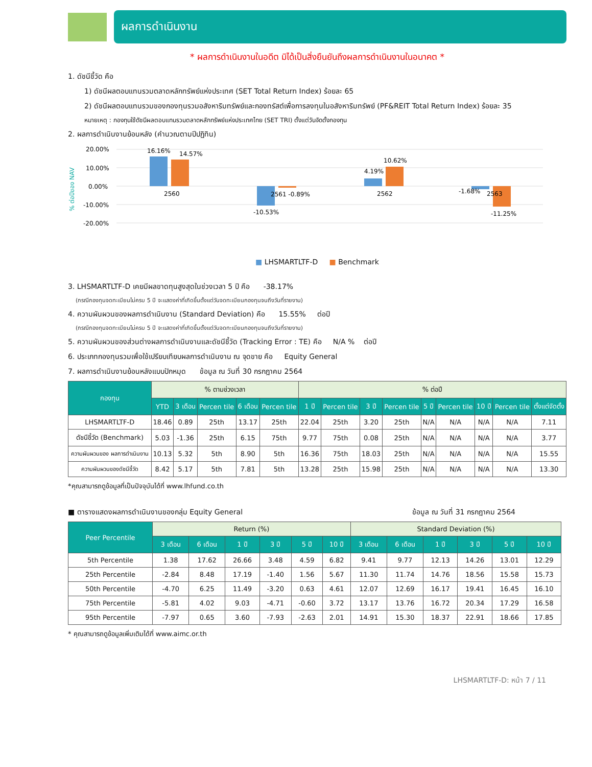ผลการดำเนินงาน
* ผลการดำเนินงานในอดีต มิได้เป็นสิ่งยืนยันถึงผลการดำเนินงานในอนาคต *
1. ดัชนีชี้วัด คือ
1) ดัชนีผลตอบแทนรวมตลาดหลักทรัพย์แห่งประเทศ (SET Total Return Index) ร้อยละ 65
2) ดัชนีผลตอบแทนรวมของกองทุนรวมอสังหาริมทรัพย์และกองทรัสต์เพื่อการลงทุนในอสังหาริมทรัพย์ (PF&REIT Total Return Index) ร้อยละ 35
หมายเหตุ : กองทุนใช้ดัชนีผลตอบแทนรวมตลาดหลักทรัพย์แห่งประเทศไทย (SET TRI) ตั้งแต่วันจัดตั้งกองทุน
2. ผลการดำเนินงานย้อนหลัง (คำนวณตามปีปฏิทิน)
% ต่อปีของ NAV
20.00%
10.00%
0.00%
-10.00%
-20.00%
16.16%
14.57%
2560
2561 -0.89%
-10.53%
4.19%
10.62%
2562
-1.68%
2563
-11.25%
■ LHSMARTLTF-D ■ Benchmark
3. LHSMARTLTF-D เคยมีผลขาดทุนสูงสุดในช่วงเวลา 5 ปี คือ -38.17%
(กรณีกองทุนจดทะเบียนไม่ครบ 5 ปี จะแสดงค่าที่เกิดขึ้นตั้งแต่วันจดทะเบียนกองทุนจนถึงวันที่รายงาน)
4. ความผันผวนของผลการดำเนินงาน (Standard Deviation) คือ 15.55% ต่อปี
(กรณีกองทุนจดทะเบียนไม่ครบ 5 ปี จะแสดงค่าที่เกิดขึ้นตั้งแต่วันจดทะเบียนกองทุนจนถึงวันที่รายงาน)
5. ความผันผวนของส่วนต่างผลการดำเนินงานและดัชนีชี้วัด (Tracking Error : TE) คือ N/A % ต่อปี
6. ประเภทกองทุนรวมเพื่อใช้เปรียบเทียบผลการดำเนินงาน ณ จุดขาย คือ Equity General
7. ผลการดำเนินงานย้อนหลังแบบปักหมุด ข้อมูล ณ วันที่ 30 กรกฎาคม 2564
| กองทุน | % ตามช่วงเวลา | | | | | % ต่อปี | | | | | | | | |
| --- | --- | --- | --- | --- | --- | --- | --- | --- | --- | --- | --- | --- | --- | --- |
| | YTD | 3 เดือน | Percen tile | 6 เดือน | Percen tile | 1 ปี | Percen tile | 3 ปี | Percen tile | 5 ปี | Percen tile | 10 ปี | Percen tile | ตั้งแต่จัดตั้ง |
| LHSMARTLTF-D | 18.46 | 0.89 | 25th | 13.17 | 25th | 22.04 | 25th | 3.20 | 25th | N/A | N/A | N/A | N/A | 7.11 |
| ดัชนีชี้วัด (Benchmark) | 5.03 | -1.36 | 25th | 6.15 | 75th | 9.77 | 75th | 0.08 | 25th | N/A | N/A | N/A | N/A | 3.77 |
| ความผันผวนของ ผลการดำเนินงาน | 10.13 | 5.32 | 5th | 8.90 | 5th | 16.36 | 75th | 18.03 | 25th | N/A | N/A | N/A | N/A | 15.55 |
| ความผันผวนของดัชนีชี้วัด | 8.42 | 5.17 | 5th | 7.81 | 5th | 13.28 | 25th | 15.98 | 25th | N/A | N/A | N/A | N/A | 13.30 |
*คุณสามารถดูข้อมูลที่เป็นปัจจุบันได้ที่ www.lhfund.co.th
■ ตารางแสดงผลการดำเนินงานของกลุ่ม Equity General ข้อมูล ณ วันที่ 31 กรกฎาคม 2564
| Peer Percentile | Return (%) | | | | | | Standard Deviation (%) | | | | | |
| --- | --- | --- | --- | --- | --- | --- | --- | --- | --- | --- | --- | --- |
| | 3 เดือน | 6 เดือน | 1 ปี | 3 ปี | 5 ปี | 10 ปี | 3 เดือน | 6 เดือน | 1 ปี | 3 ปี | 5 ปี | 10 ปี |
| 5th Percentile | 1.38 | 17.62 | 26.66 | 3.48 | 4.59 | 6.82 | 9.41 | 9.77 | 12.13 | 14.26 | 13.01 | 12.29 |
| 25th Percentile | -2.84 | 8.48 | 17.19 | -1.40 | 1.56 | 5.67 | 11.30 | 11.74 | 14.76 | 18.56 | 15.58 | 15.73 |
| 50th Percentile | -4.70 | 6.25 | 11.49 | -3.20 | 0.63 | 4.61 | 12.07 | 12.69 | 16.17 | 19.41 | 16.45 | 16.10 |
| 75th Percentile | -5.81 | 4.02 | 9.03 | -4.71 | -0.60 | 3.72 | 13.17 | 13.76 | 16.72 | 20.34 | 17.29 | 16.58 |
| 95th Percentile | -7.97 | 0.65 | 3.60 | -7.93 | -2.63 | 2.01 | 14.91 | 15.30 | 18.37 | 22.91 | 18.66 | 17.85 |
* คุณสามารถดูข้อมูลเพิ่มเติมได้ที่ www.aimc.or.th
LHSMARTLTF-D: หน้า 7 / 11